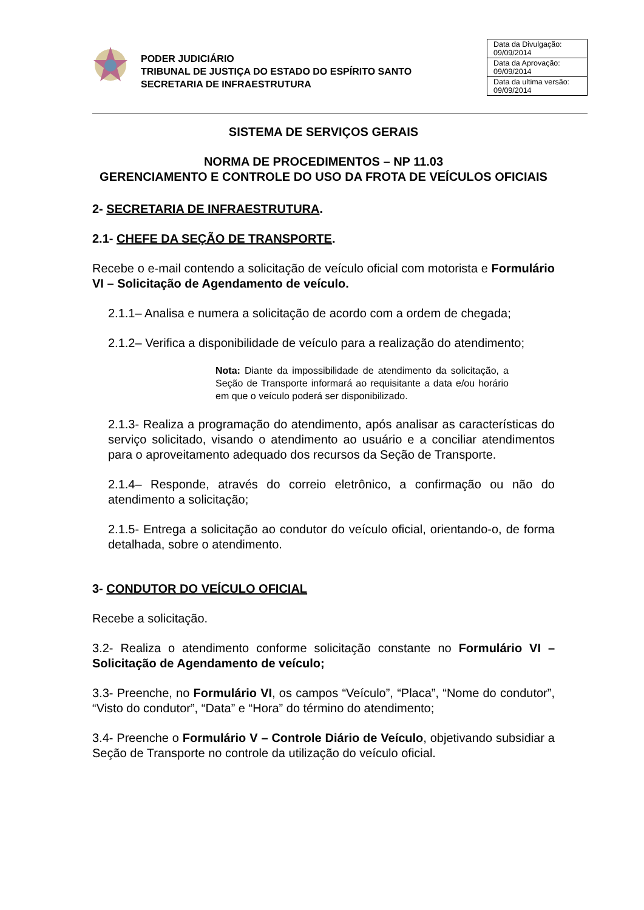PODER JUDICIÁRIO
TRIBUNAL DE JUSTIÇA DO ESTADO DO ESPÍRITO SANTO
SECRETARIA DE INFRAESTRUTURA
| Data da Divulgação: 09/09/2014 |
| Data da Aprovação: 09/09/2014 |
| Data da ultima versão: 09/09/2014 |
SISTEMA DE SERVIÇOS GERAIS
NORMA DE PROCEDIMENTOS – NP 11.03
GERENCIAMENTO E CONTROLE DO USO DA FROTA DE VEÍCULOS OFICIAIS
2- SECRETARIA DE INFRAESTRUTURA.
2.1- CHEFE DA SEÇÃO DE TRANSPORTE.
Recebe o e-mail contendo a solicitação de veículo oficial com motorista e Formulário VI – Solicitação de Agendamento de veículo.
2.1.1– Analisa e numera a solicitação de acordo com a ordem de chegada;
2.1.2– Verifica a disponibilidade de veículo para a realização do atendimento;
Nota: Diante da impossibilidade de atendimento da solicitação, a Seção de Transporte informará ao requisitante a data e/ou horário em que o veículo poderá ser disponibilizado.
2.1.3- Realiza a programação do atendimento, após analisar as características do serviço solicitado, visando o atendimento ao usuário e a conciliar atendimentos para o aproveitamento adequado dos recursos da Seção de Transporte.
2.1.4– Responde, através do correio eletrônico, a confirmação ou não do atendimento a solicitação;
2.1.5- Entrega a solicitação ao condutor do veículo oficial, orientando-o, de forma detalhada, sobre o atendimento.
3- CONDUTOR DO VEÍCULO OFICIAL
Recebe a solicitação.
3.2- Realiza o atendimento conforme solicitação constante no Formulário VI – Solicitação de Agendamento de veículo;
3.3- Preenche, no Formulário VI, os campos “Veículo”, “Placa”, “Nome do condutor”, “Visto do condutor”, “Data” e “Hora” do término do atendimento;
3.4- Preenche o Formulário V – Controle Diário de Veículo, objetivando subsidiar a Seção de Transporte no controle da utilização do veículo oficial.